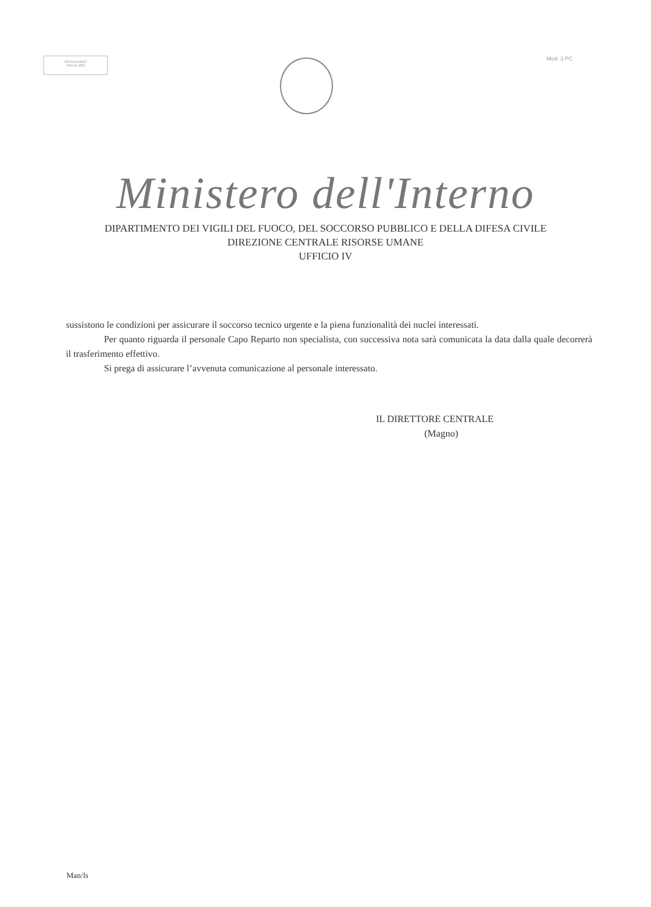MODULARIO
Interno 269
Mod. 3 PC
Ministero dell'Interno
DIPARTIMENTO DEI VIGILI DEL FUOCO, DEL SOCCORSO PUBBLICO E DELLA DIFESA CIVILE
DIREZIONE CENTRALE RISORSE UMANE
UFFICIO IV
sussistono le condizioni per assicurare il soccorso tecnico urgente e la piena funzionalità dei nuclei interessati.
Per quanto riguarda il personale Capo Reparto non specialista, con successiva nota sarà comunicata la data dalla quale decorrerà il trasferimento effettivo.
Si prega di assicurare l’avvenuta comunicazione al personale interessato.
IL DIRETTORE CENTRALE
(Magno)
Man/ls